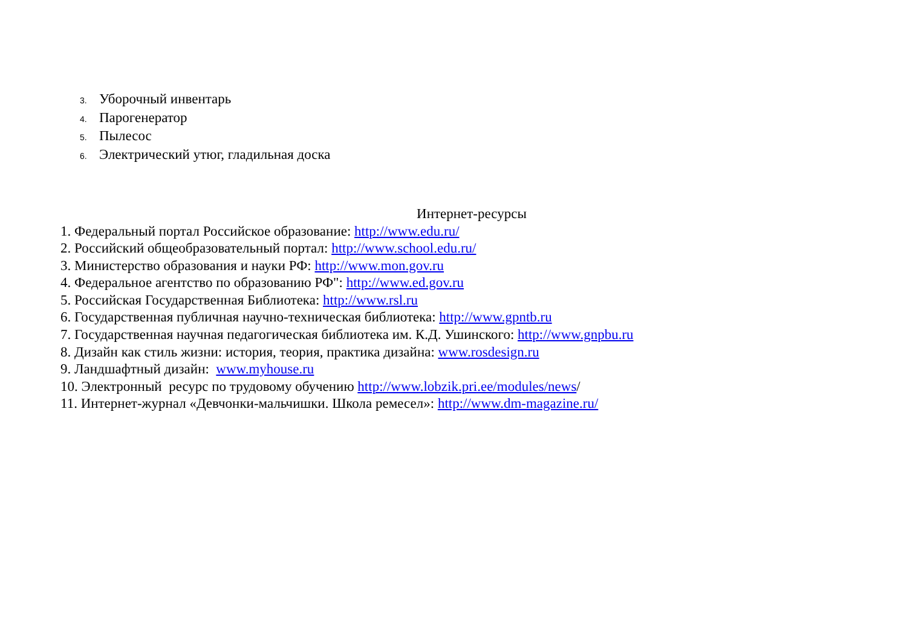3. Уборочный инвентарь
4. Парогенератор
5. Пылесос
6. Электрический утюг, гладильная доска
Интернет-ресурсы
1. Федеральный портал Российское образование: http://www.edu.ru/
2. Российский общеобразовательный портал: http://www.school.edu.ru/
3. Министерство образования и науки РФ: http://www.mon.gov.ru
4. Федеральное агентство по образованию РФ": http://www.ed.gov.ru
5. Российская Государственная Библиотека: http://www.rsl.ru
6. Государственная публичная научно-техническая библиотека: http://www.gpntb.ru
7. Государственная научная педагогическая библиотека им. К.Д. Ушинского: http://www.gnpbu.ru
8. Дизайн как стиль жизни: история, теория, практика дизайна: www.rosdesign.ru
9. Ландшафтный дизайн: www.myhouse.ru
10. Электронный ресурс по трудовому обучению http://www.lobzik.pri.ee/modules/news/
11. Интернет-журнал «Девчонки-мальчишки. Школа ремесел»: http://www.dm-magazine.ru/